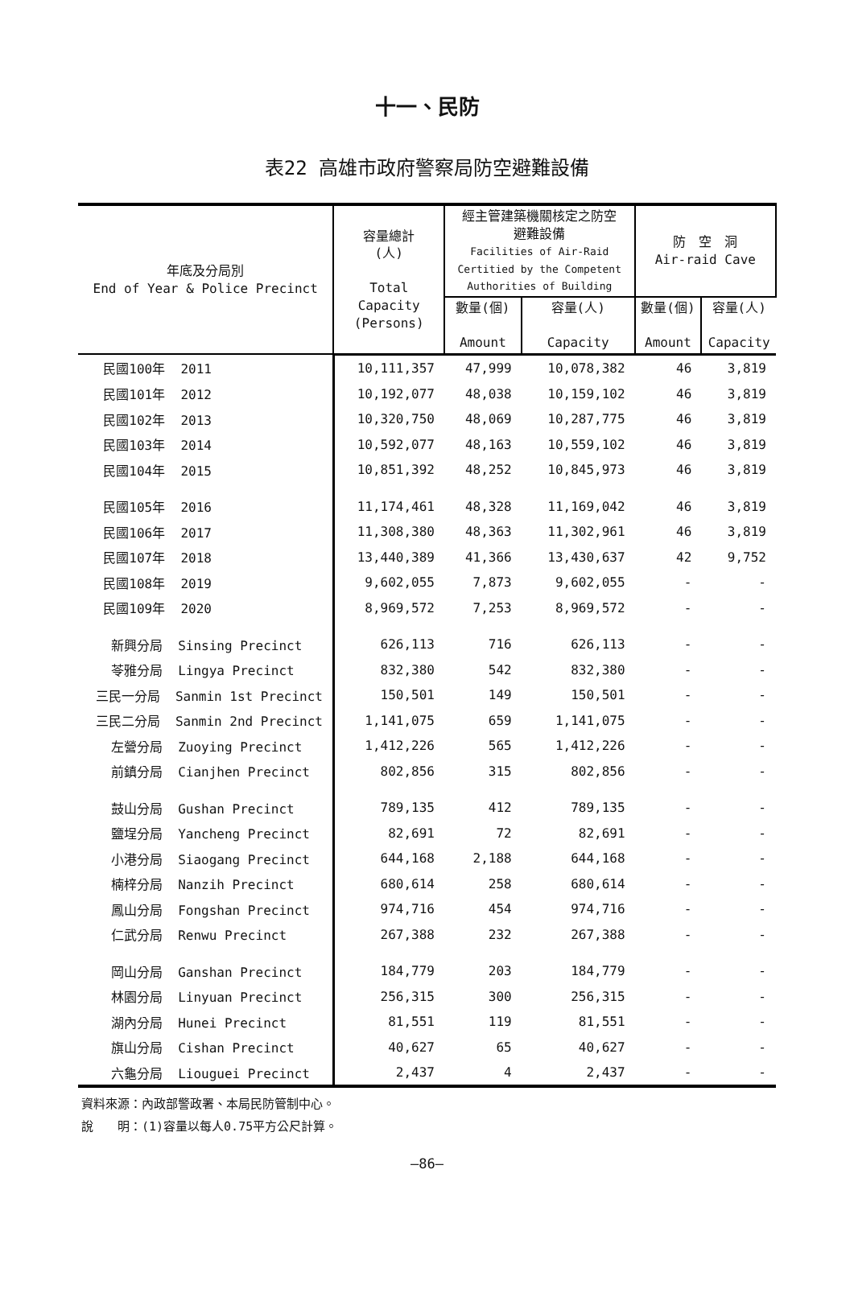十一、民防
表22 高雄市政府警察局防空避難設備
| 年底及分局別 End of Year & Police Precinct | 容量總計 (人) Total Capacity (Persons) | 經主管建築機關核定之防空 避難設備 Facilities of Air-Raid Certitied by the Competent Authorities of Building | | 防 空 洞 Air-raid Cave | |
| --- | --- | --- | --- | --- | --- |
| | | 數量(個) Amount | 容量(人) Capacity | 數量(個) Amount | 容量(人) Capacity |
| 民國100年 2011 | 10,111,357 | 47,999 | 10,078,382 | 46 | 3,819 |
| 民國101年 2012 | 10,192,077 | 48,038 | 10,159,102 | 46 | 3,819 |
| 民國102年 2013 | 10,320,750 | 48,069 | 10,287,775 | 46 | 3,819 |
| 民國103年 2014 | 10,592,077 | 48,163 | 10,559,102 | 46 | 3,819 |
| 民國104年 2015 | 10,851,392 | 48,252 | 10,845,973 | 46 | 3,819 |
| 民國105年 2016 | 11,174,461 | 48,328 | 11,169,042 | 46 | 3,819 |
| 民國106年 2017 | 11,308,380 | 48,363 | 11,302,961 | 46 | 3,819 |
| 民國107年 2018 | 13,440,389 | 41,366 | 13,430,637 | 42 | 9,752 |
| 民國108年 2019 | 9,602,055 | 7,873 | 9,602,055 | - | - |
| 民國109年 2020 | 8,969,572 | 7,253 | 8,969,572 | - | - |
| 新興分局 Sinsing Precinct | 626,113 | 716 | 626,113 | - | - |
| 苓雅分局 Lingya Precinct | 832,380 | 542 | 832,380 | - | - |
| 三民一分局 Sanmin 1st Precinct | 150,501 | 149 | 150,501 | - | - |
| 三民二分局 Sanmin 2nd Precinct | 1,141,075 | 659 | 1,141,075 | - | - |
| 左營分局 Zuoying Precinct | 1,412,226 | 565 | 1,412,226 | - | - |
| 前鎮分局 Cianjhen Precinct | 802,856 | 315 | 802,856 | - | - |
| 鼓山分局 Gushan Precinct | 789,135 | 412 | 789,135 | - | - |
| 鹽埕分局 Yancheng Precinct | 82,691 | 72 | 82,691 | - | - |
| 小港分局 Siaogang Precinct | 644,168 | 2,188 | 644,168 | - | - |
| 楠梓分局 Nanzih Precinct | 680,614 | 258 | 680,614 | - | - |
| 鳳山分局 Fongshan Precinct | 974,716 | 454 | 974,716 | - | - |
| 仁武分局 Renwu Precinct | 267,388 | 232 | 267,388 | - | - |
| 岡山分局 Ganshan Precinct | 184,779 | 203 | 184,779 | - | - |
| 林園分局 Linyuan Precinct | 256,315 | 300 | 256,315 | - | - |
| 湖內分局 Hunei Precinct | 81,551 | 119 | 81,551 | - | - |
| 旗山分局 Cishan Precinct | 40,627 | 65 | 40,627 | - | - |
| 六龜分局 Liouguei Precinct | 2,437 | 4 | 2,437 | - | - |
資料來源：內政部警政署、本局民防管制中心。
說　　明：(1)容量以每人0.75平方公尺計算。
—86—